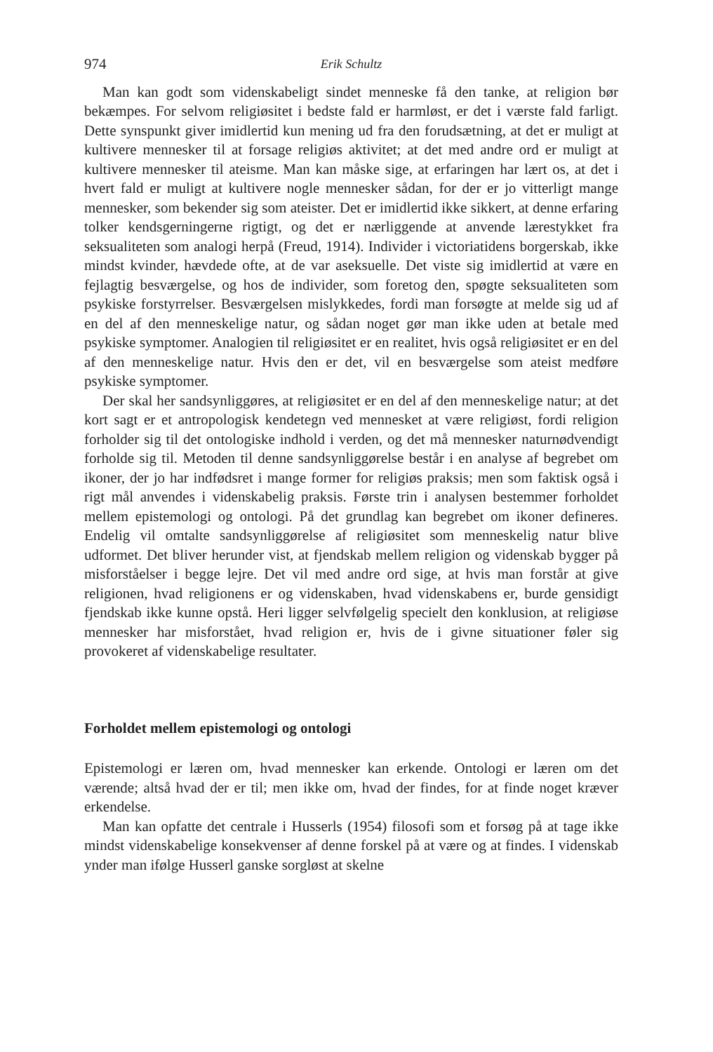974 Erik Schultz
Man kan godt som videnskabeligt sindet menneske få den tanke, at religion bør bekæmpes. For selvom religiøsitet i bedste fald er harmløst, er det i værste fald farligt. Dette synspunkt giver imidlertid kun mening ud fra den forudsætning, at det er muligt at kultivere mennesker til at forsage religiøs aktivitet; at det med andre ord er muligt at kultivere mennesker til ateisme. Man kan måske sige, at erfaringen har lært os, at det i hvert fald er muligt at kultivere nogle mennesker sådan, for der er jo vitterligt mange mennesker, som bekender sig som ateister. Det er imidlertid ikke sikkert, at denne erfaring tolker kendsgerningerne rigtigt, og det er nærliggende at anvende lærestykket fra seksualiteten som analogi herpå (Freud, 1914). Individer i victoriatidens borgerskab, ikke mindst kvinder, hævdede ofte, at de var aseksuelle. Det viste sig imidlertid at være en fejlagtig besværgelse, og hos de individer, som foretog den, spøgte seksualiteten som psykiske forstyrrelser. Besværgelsen mislykkedes, fordi man forsøgte at melde sig ud af en del af den menneskelige natur, og sådan noget gør man ikke uden at betale med psykiske symptomer. Analogien til religiøsitet er en realitet, hvis også religiøsitet er en del af den menneskelige natur. Hvis den er det, vil en besværgelse som ateist medføre psykiske symptomer.
Der skal her sandsynliggøres, at religiøsitet er en del af den menneskelige natur; at det kort sagt er et antropologisk kendetegn ved mennesket at være religiøst, fordi religion forholder sig til det ontologiske indhold i verden, og det må mennesker naturnødvendigt forholde sig til. Metoden til denne sandsynliggørelse består i en analyse af begrebet om ikoner, der jo har indfødsret i mange former for religiøs praksis; men som faktisk også i rigt mål anvendes i videnskabelig praksis. Første trin i analysen bestemmer forholdet mellem epistemologi og ontologi. På det grundlag kan begrebet om ikoner defineres. Endelig vil omtalte sandsynliggørelse af religiøsitet som menneskelig natur blive udformet. Det bliver herunder vist, at fjendskab mellem religion og videnskab bygger på misforståelser i begge lejre. Det vil med andre ord sige, at hvis man forstår at give religionen, hvad religionens er og videnskaben, hvad videnskabens er, burde gensidigt fjendskab ikke kunne opstå. Heri ligger selvfølgelig specielt den konklusion, at religiøse mennesker har misforstået, hvad religion er, hvis de i givne situationer føler sig provokeret af videnskabelige resultater.
Forholdet mellem epistemologi og ontologi
Epistemologi er læren om, hvad mennesker kan erkende. Ontologi er læren om det værende; altså hvad der er til; men ikke om, hvad der findes, for at finde noget kræver erkendelse.
Man kan opfatte det centrale i Husserls (1954) filosofi som et forsøg på at tage ikke mindst videnskabelige konsekvenser af denne forskel på at være og at findes. I videnskab ynder man ifølge Husserl ganske sorgløst at skelne